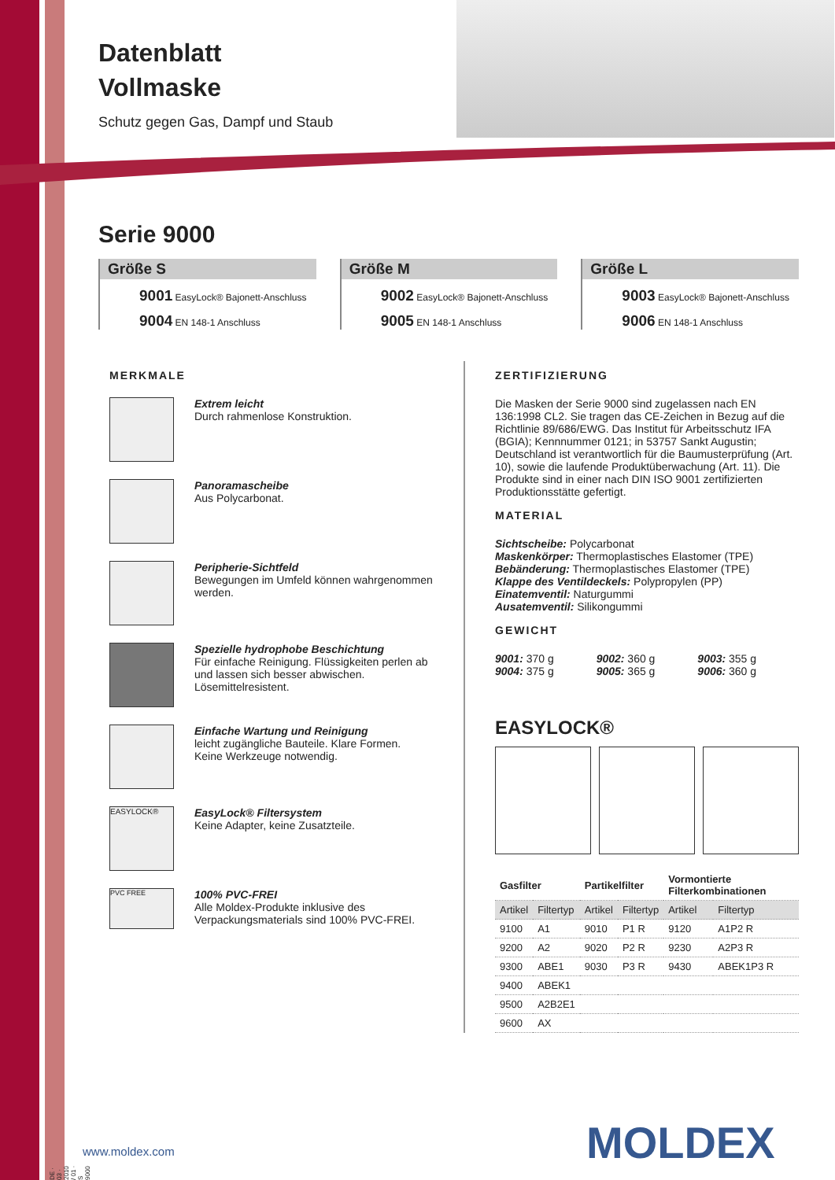Datenblatt
Vollmaske
Schutz gegen Gas, Dampf und Staub
Serie 9000
Größe S
9001 EasyLock® Bajonett-Anschluss
9004 EN 148-1 Anschluss
Größe M
9002 EasyLock® Bajonett-Anschluss
9005 EN 148-1 Anschluss
Größe L
9003 EasyLock® Bajonett-Anschluss
9006 EN 148-1 Anschluss
MERKMALE
Extrem leicht
Durch rahmenlose Konstruktion.
Panoramascheibe
Aus Polycarbonat.
Peripherie-Sichtfeld
Bewegungen im Umfeld können wahrgenommen werden.
Spezielle hydrophobe Beschichtung
Für einfache Reinigung. Flüssigkeiten perlen ab und lassen sich besser abwischen. Lösemittelresistent.
Einfache Wartung und Reinigung
leicht zugängliche Bauteile. Klare Formen.
Keine Werkzeuge notwendig.
EASYLOCK®
EasyLock® Filtersystem
Keine Adapter, keine Zusatzteile.
PVC FREE
100% PVC-FREI
Alle Moldex-Produkte inklusive des Verpackungsmaterials sind 100% PVC-FREI.
ZERTIFIZIERUNG
Die Masken der Serie 9000 sind zugelassen nach EN 136:1998 CL2. Sie tragen das CE-Zeichen in Bezug auf die Richtlinie 89/686/EWG. Das Institut für Arbeitsschutz IFA (BGIA); Kennnummer 0121; in 53757 Sankt Augustin; Deutschland ist verantwortlich für die Baumusterprüfung (Art. 10), sowie die laufende Produktüberwachung (Art. 11). Die Produkte sind in einer nach DIN ISO 9001 zertifizierten Produktionsstätte gefertigt.
MATERIAL
Sichtscheibe: Polycarbonat
Maskenkörper: Thermoplastisches Elastomer (TPE)
Bebänderung: Thermoplastisches Elastomer (TPE)
Klappe des Ventildeckels: Polypropylen (PP)
Einatemventil: Naturgummi
Ausatemventil: Silikongummi
GEWICHT
9001: 370 g
9004: 375 g
9002: 360 g
9005: 365 g
9003: 355 g
9006: 360 g
EASYLOCK®
| Gasfilter | | Partikelfilter | | Vormontierte Filterkombinationen | |
| Artikel | Filtertyp | Artikel | Filtertyp | Artikel | Filtertyp |
| 9100 | A1 | 9010 | P1 R | 9120 | A1P2 R |
| 9200 | A2 | 9020 | P2 R | 9230 | A2P3 R |
| 9300 | ABE1 | 9030 | P3 R | 9430 | ABEK1P3 R |
| 9400 | ABEK1 | | | | |
| 9500 | A2B2E1 | | | | |
| 9600 | AX | | | | |
DE · 03 · 2010 / 01 · S 9000
www.moldex.com MOLDEX